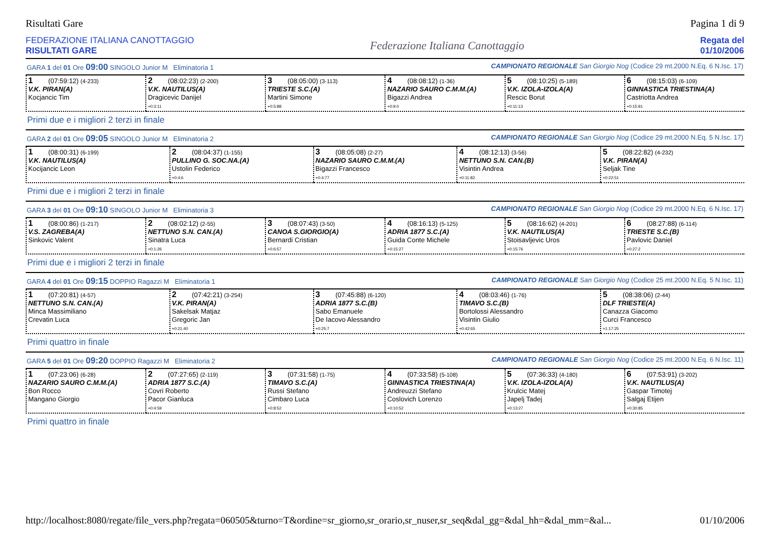Risultati Gare Pagina 1 di 9
FEDERAZIONE ITALIANA CANOTTAGGIO
RISULTATI GARE
Federazione Italiana Canottaggio
Regata del
01/10/2006
GARA 1 del 01 Ore 09:00 SINGOLO Junior M Eliminatoria 1 CAMPIONATO REGIONALE San Giorgio Nog (Codice 29 mt.2000 N.Eq. 6 N.Isc. 17)
| 1 (07:59:12) (4-233) V.K. PIRAN(A) Kocjancic Tim | 2 (08:02:23) (2-200) V.K. NAUTILUS(A) Dragicevic Danijel +0:3:11 | 3 (08:05:00) (3-113) TRIESTE S.C.(A) Martini Simone +0:5:88 | 4 (08:08:12) (1-36) NAZARIO SAURO C.M.M.(A) Bigazzi Andrea +0:9:0 | 5 (08:10:25) (5-189) V.K. IZOLA-IZOLA(A) Rescic Borut +0:11:13 | 6 (08:15:03) (6-109) GINNASTICA TRIESTINA(A) Castriotta Andrea +0:15:91 |
Primi due e i migliori 2 terzi in finale
GARA 2 del 01 Ore 09:05 SINGOLO Junior M Eliminatoria 2 CAMPIONATO REGIONALE San Giorgio Nog (Codice 29 mt.2000 N.Eq. 5 N.Isc. 17)
| 1 (08:00:31) (6-199) V.K. NAUTILUS(A) Kocijancic Leon | 2 (08:04:37) (1-155) PULLINO G. SOC.NA.(A) Ustolin Federico +0:4:6 | 3 (08:05:08) (2-27) NAZARIO SAURO C.M.M.(A) Bigazzi Francesco +0:4:77 | 4 (08:12:13) (3-56) NETTUNO S.N. CAN.(B) Visintin Andrea +0:11:82 | 5 (08:22:82) (4-232) V.K. PIRAN(A) Seljak Tine +0:22:51 |
Primi due e i migliori 2 terzi in finale
GARA 3 del 01 Ore 09:10 SINGOLO Junior M Eliminatoria 3 CAMPIONATO REGIONALE San Giorgio Nog (Codice 29 mt.2000 N.Eq. 6 N.Isc. 17)
| 1 (08:00:86) (1-217) V.S. ZAGREBA(A) Sinkovic Valent | 2 (08:02:12) (2-55) NETTUNO S.N. CAN.(A) Sinatra Luca +0:1:26 | 3 (08:07:43) (3-50) CANOA S.GIORGIO(A) Bernardi Cristian +0:6:57 | 4 (08:16:13) (5-125) ADRIA 1877 S.C.(A) Guida Conte Michele +0:15:27 | 5 (08:16:62) (4-201) V.K. NAUTILUS(A) Stoisavljevic Uros +0:15:76 | 6 (08:27:88) (6-114) TRIESTE S.C.(B) Pavlovic Daniel +0:27:2 |
Primi due e i migliori 2 terzi in finale
GARA 4 del 01 Ore 09:15 DOPPIO Ragazzi M Eliminatoria 1 CAMPIONATO REGIONALE San Giorgio Nog (Codice 25 mt.2000 N.Eq. 5 N.Isc. 11)
| 1 (07:20:81) (4-57) NETTUNO S.N. CAN.(A) Minca Massimiliano Crevatin Luca | 2 (07:42:21) (3-254) V.K. PIRAN(A) Sakelsak Matjaz Gregoric Jan +0:21:40 | 3 (07:45:88) (6-120) ADRIA 1877 S.C.(B) Sabo Emanuele De Iacovo Alessandro +0:25:7 | 4 (08:03:46) (1-76) TIMAVO S.C.(B) Bortolossi Alessandro Visintin Giulio +0:42:65 | 5 (08:38:06) (2-44) DLF TRIESTE(A) Canazza Giacomo Curci Francesco +1:17:25 |
Primi quattro in finale
GARA 5 del 01 Ore 09:20 DOPPIO Ragazzi M Eliminatoria 2 CAMPIONATO REGIONALE San Giorgio Nog (Codice 25 mt.2000 N.Eq. 6 N.Isc. 11)
| 1 (07:23:06) (6-28) NAZARIO SAURO C.M.M.(A) Bon Rocco Mangano Giorgio | 2 (07:27:65) (2-119) ADRIA 1877 S.C.(A) Covri Roberto Pacor Gianluca +0:4:59 | 3 (07:31:58) (1-75) TIMAVO S.C.(A) Russi Stefano Cimbaro Luca +0:8:52 | 4 (07:33:58) (5-108) GINNASTICA TRIESTINA(A) Andreuzzi Stefano Coslovich Lorenzo +0:10:52 | 5 (07:36:33) (4-180) V.K. IZOLA-IZOLA(A) Krulcic Matej Japelj Tadej +0:13:27 | 6 (07:53:91) (3-202) V.K. NAUTILUS(A) Gaspar Timotej Salgaj Etijen +0:30:85 |
Primi quattro in finale
http://localhost:8080/regate/file_vers.php?regata=060505&turno=T&ordine=sr_giorno,sr_orario,sr_nuser,sr_seq&dal_gg=&dal_hh=&dal_mm=&al... 01/10/2006